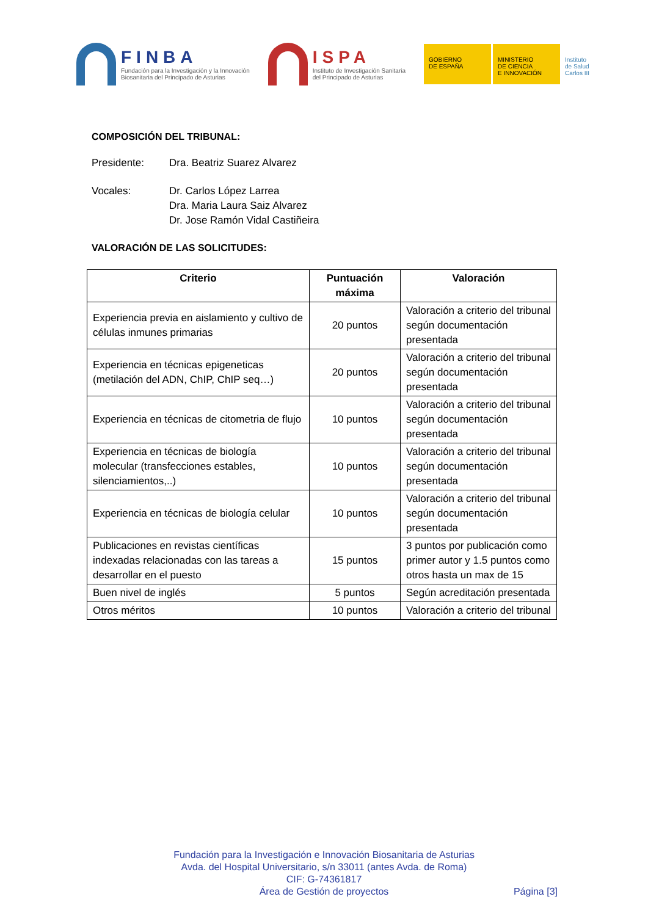FINBA
Fundación para la Investigación y la Innovación
Biosanitaria del Principado de Asturias
ISPA
Instituto de Investigación Sanitaria
del Principado de Asturias
GOBIERNO
DE ESPAÑA
MINISTERIO
DE CIENCIA
E INNOVACIÓN
Instituto de Salud Carlos III
COMPOSICIÓN DEL TRIBUNAL:
Presidente: Dra. Beatriz Suarez Alvarez
Vocales: Dr. Carlos López Larrea
Dra. Maria Laura Saiz Alvarez
Dr. Jose Ramón Vidal Castiñeira
VALORACIÓN DE LAS SOLICITUDES:
| Criterio | Puntuación máxima | Valoración |
| --- | --- | --- |
| Experiencia previa en aislamiento y cultivo de células inmunes primarias | 20 puntos | Valoración a criterio del tribunal según documentación presentada |
| Experiencia en técnicas epigeneticas (metilación del ADN, ChIP, ChIP seq…) | 20 puntos | Valoración a criterio del tribunal según documentación presentada |
| Experiencia en técnicas de citometria de flujo | 10 puntos | Valoración a criterio del tribunal según documentación presentada |
| Experiencia en técnicas de biología molecular (transfecciones estables, silenciamientos,..) | 10 puntos | Valoración a criterio del tribunal según documentación presentada |
| Experiencia en técnicas de biología celular | 10 puntos | Valoración a criterio del tribunal según documentación presentada |
| Publicaciones en revistas científicas indexadas relacionadas con las tareas a desarrollar en el puesto | 15 puntos | 3 puntos por publicación como primer autor y 1.5 puntos como otros hasta un max de 15 |
| Buen nivel de inglés | 5 puntos | Según acreditación presentada |
| Otros méritos | 10 puntos | Valoración a criterio del tribunal |
Fundación para la Investigación e Innovación Biosanitaria de Asturias
Avda. del Hospital Universitario, s/n 33011 (antes Avda. de Roma)
CIF: G-74361817
Área de Gestión de proyectos
Página [3]